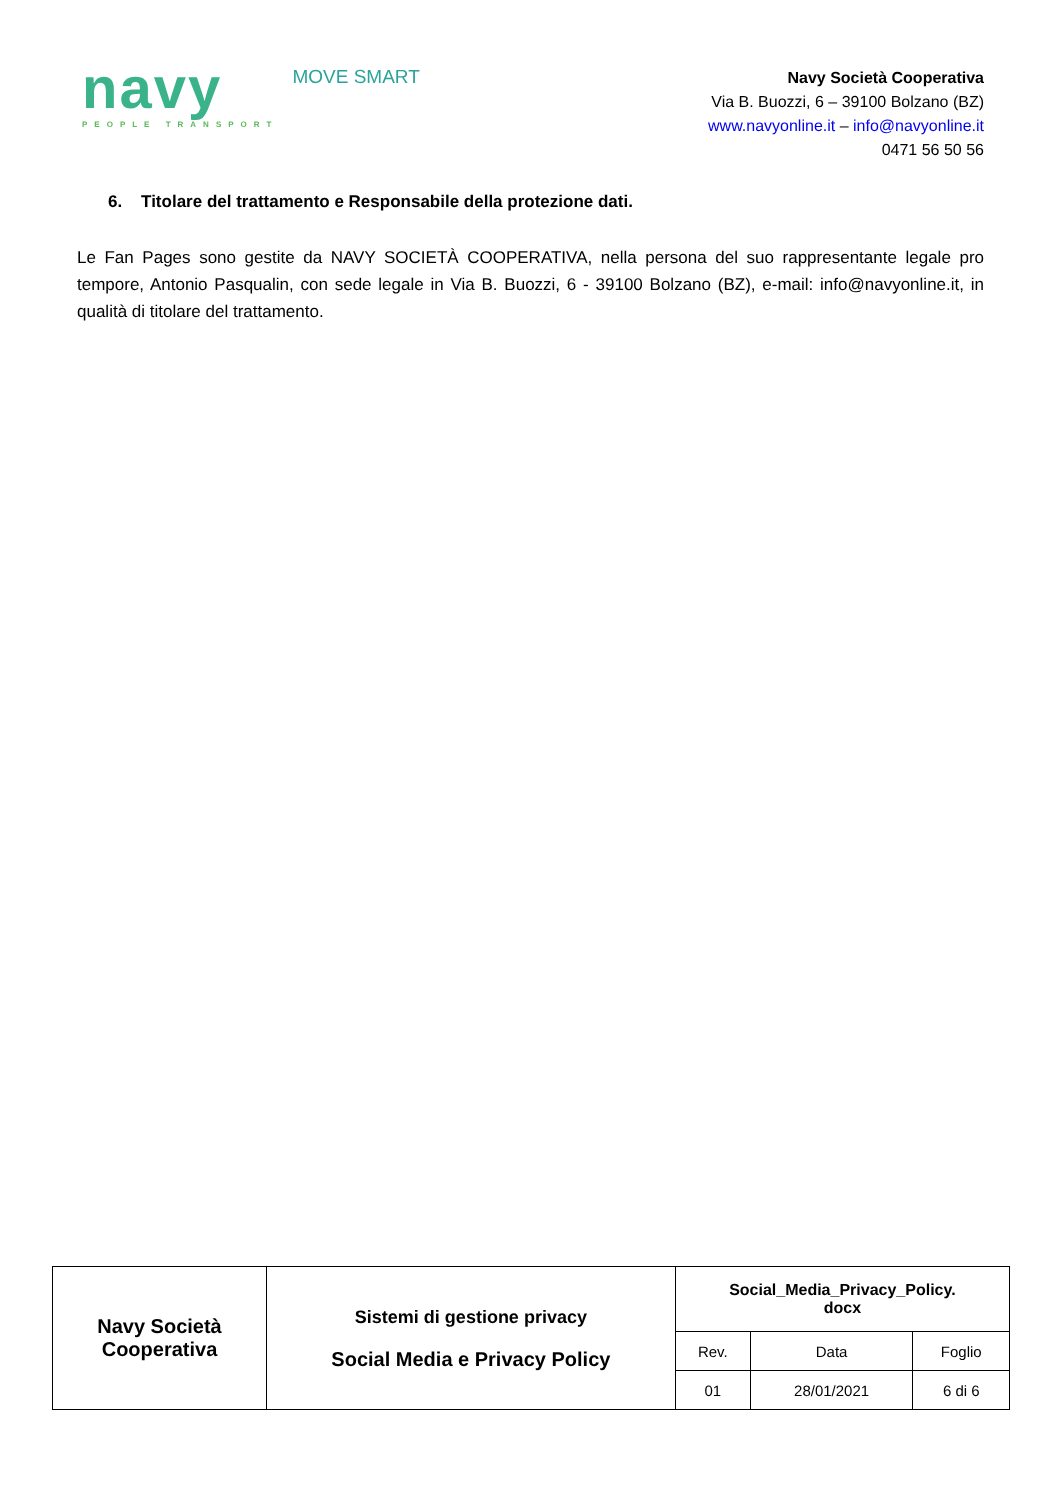navy
PEOPLE TRANSPORT
MOVE SMART
Navy Società Cooperativa
Via B. Buozzi, 6 – 39100 Bolzano (BZ)
www.navyonline.it – info@navyonline.it
0471 56 50 56
6. Titolare del trattamento e Responsabile della protezione dati.
Le Fan Pages sono gestite da NAVY SOCIETÀ COOPERATIVA, nella persona del suo rappresentante legale pro tempore, Antonio Pasqualin, con sede legale in Via B. Buozzi, 6 - 39100 Bolzano (BZ), e-mail: info@navyonline.it, in qualità di titolare del trattamento.
| Navy Società Cooperativa | Sistemi di gestione privacy Social Media e Privacy Policy | Social_Media_Privacy_Policy. docx | | |
| | | Rev. | Data | Foglio |
| | | 01 | 28/01/2021 | 6 di 6 |